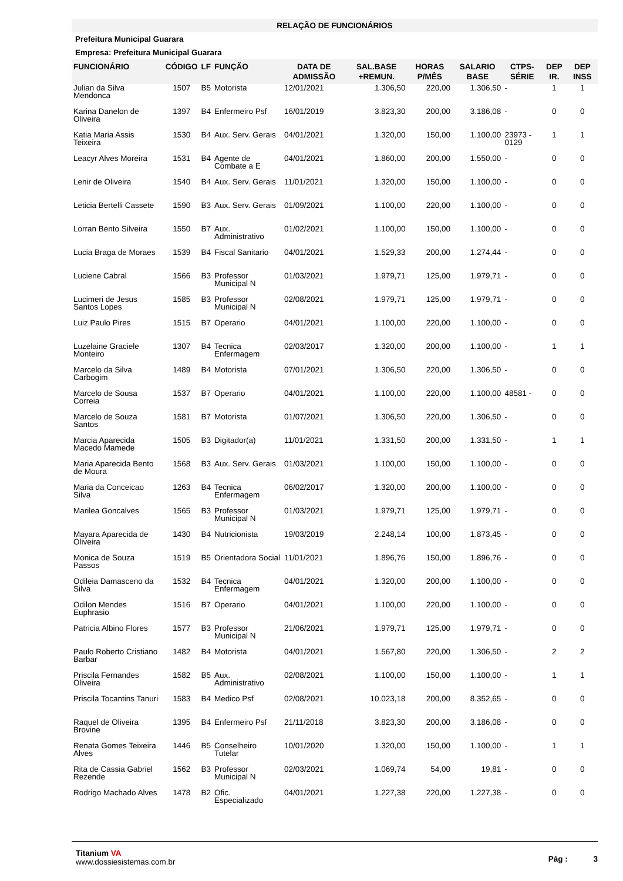RELAÇÃO DE FUNCIONÁRIOS
Prefeitura Municipal Guarara
Empresa: Prefeitura Municipal Guarara
| FUNCIONÁRIO | CÓDIGO | LF | FUNÇÃO | DATA DE ADMISSÃO | SAL.BASE +REMUN. | HORAS P/MÊS | SALARIO BASE | CTPS-SÉRIE | DEP IR. | DEP INSS |
| --- | --- | --- | --- | --- | --- | --- | --- | --- | --- | --- |
| Julian da Silva Mendonca | 1507 | B5 | Motorista | 12/01/2021 | 1.306,50 | 220,00 | 1.306,50 | - | 1 | 1 |
| Karina Danelon de Oliveira | 1397 | B4 | Enfermeiro Psf | 16/01/2019 | 3.823,30 | 200,00 | 3.186,08 | - | 0 | 0 |
| Katia Maria Assis Teixeira | 1530 | B4 | Aux. Serv. Gerais | 04/01/2021 | 1.320,00 | 150,00 | 1.100,00 | 23973 - 0129 | 1 | 1 |
| Leacyr Alves Moreira | 1531 | B4 | Agente de Combate a E | 04/01/2021 | 1.860,00 | 200,00 | 1.550,00 | - | 0 | 0 |
| Lenir de Oliveira | 1540 | B4 | Aux. Serv. Gerais | 11/01/2021 | 1.320,00 | 150,00 | 1.100,00 | - | 0 | 0 |
| Leticia Bertelli Cassete | 1590 | B3 | Aux. Serv. Gerais | 01/09/2021 | 1.100,00 | 220,00 | 1.100,00 | - | 0 | 0 |
| Lorran Bento Silveira | 1550 | B7 | Aux. Administrativo | 01/02/2021 | 1.100,00 | 150,00 | 1.100,00 | - | 0 | 0 |
| Lucia Braga de Moraes | 1539 | B4 | Fiscal Sanitario | 04/01/2021 | 1.529,33 | 200,00 | 1.274,44 | - | 0 | 0 |
| Luciene Cabral | 1566 | B3 | Professor Municipal N | 01/03/2021 | 1.979,71 | 125,00 | 1.979,71 | - | 0 | 0 |
| Lucimeri de Jesus Santos Lopes | 1585 | B3 | Professor Municipal N | 02/08/2021 | 1.979,71 | 125,00 | 1.979,71 | - | 0 | 0 |
| Luiz Paulo Pires | 1515 | B7 | Operario | 04/01/2021 | 1.100,00 | 220,00 | 1.100,00 | - | 0 | 0 |
| Luzelaine Graciele Monteiro | 1307 | B4 | Tecnica Enfermagem | 02/03/2017 | 1.320,00 | 200,00 | 1.100,00 | - | 1 | 1 |
| Marcelo da Silva Carbogim | 1489 | B4 | Motorista | 07/01/2021 | 1.306,50 | 220,00 | 1.306,50 | - | 0 | 0 |
| Marcelo de Sousa Correia | 1537 | B7 | Operario | 04/01/2021 | 1.100,00 | 220,00 | 1.100,00 | 48581 - | 0 | 0 |
| Marcelo de Souza Santos | 1581 | B7 | Motorista | 01/07/2021 | 1.306,50 | 220,00 | 1.306,50 | - | 0 | 0 |
| Marcia Aparecida Macedo Mamede | 1505 | B3 | Digitador(a) | 11/01/2021 | 1.331,50 | 200,00 | 1.331,50 | - | 1 | 1 |
| Maria Aparecida Bento de Moura | 1568 | B3 | Aux. Serv. Gerais | 01/03/2021 | 1.100,00 | 150,00 | 1.100,00 | - | 0 | 0 |
| Maria da Conceicao Silva | 1263 | B4 | Tecnica Enfermagem | 06/02/2017 | 1.320,00 | 200,00 | 1.100,00 | - | 0 | 0 |
| Marilea Goncalves | 1565 | B3 | Professor Municipal N | 01/03/2021 | 1.979,71 | 125,00 | 1.979,71 | - | 0 | 0 |
| Mayara Aparecida de Oliveira | 1430 | B4 | Nutricionista | 19/03/2019 | 2.248,14 | 100,00 | 1.873,45 | - | 0 | 0 |
| Monica de Souza Passos | 1519 | B5 | Orientadora Social | 11/01/2021 | 1.896,76 | 150,00 | 1.896,76 | - | 0 | 0 |
| Odileia Damasceno da Silva | 1532 | B4 | Tecnica Enfermagem | 04/01/2021 | 1.320,00 | 200,00 | 1.100,00 | - | 0 | 0 |
| Odilon Mendes Euphrasio | 1516 | B7 | Operario | 04/01/2021 | 1.100,00 | 220,00 | 1.100,00 | - | 0 | 0 |
| Patricia Albino Flores | 1577 | B3 | Professor Municipal N | 21/06/2021 | 1.979,71 | 125,00 | 1.979,71 | - | 0 | 0 |
| Paulo Roberto Cristiano Barbar | 1482 | B4 | Motorista | 04/01/2021 | 1.567,80 | 220,00 | 1.306,50 | - | 2 | 2 |
| Priscila Fernandes Oliveira | 1582 | B5 | Aux. Administrativo | 02/08/2021 | 1.100,00 | 150,00 | 1.100,00 | - | 1 | 1 |
| Priscila Tocantins Tanuri | 1583 | B4 | Medico Psf | 02/08/2021 | 10.023,18 | 200,00 | 8.352,65 | - | 0 | 0 |
| Raquel de Oliveira Brovine | 1395 | B4 | Enfermeiro Psf | 21/11/2018 | 3.823,30 | 200,00 | 3.186,08 | - | 0 | 0 |
| Renata Gomes Teixeira Alves | 1446 | B5 | Conselheiro Tutelar | 10/01/2020 | 1.320,00 | 150,00 | 1.100,00 | - | 1 | 1 |
| Rita de Cassia Gabriel Rezende | 1562 | B3 | Professor Municipal N | 02/03/2021 | 1.069,74 | 54,00 | 19,81 | - | 0 | 0 |
| Rodrigo Machado Alves | 1478 | B2 | Ofic. Especializado | 04/01/2021 | 1.227,38 | 220,00 | 1.227,38 | - | 0 | 0 |
Titanium VA
www.dossiesistemas.com.br
Pág : 3